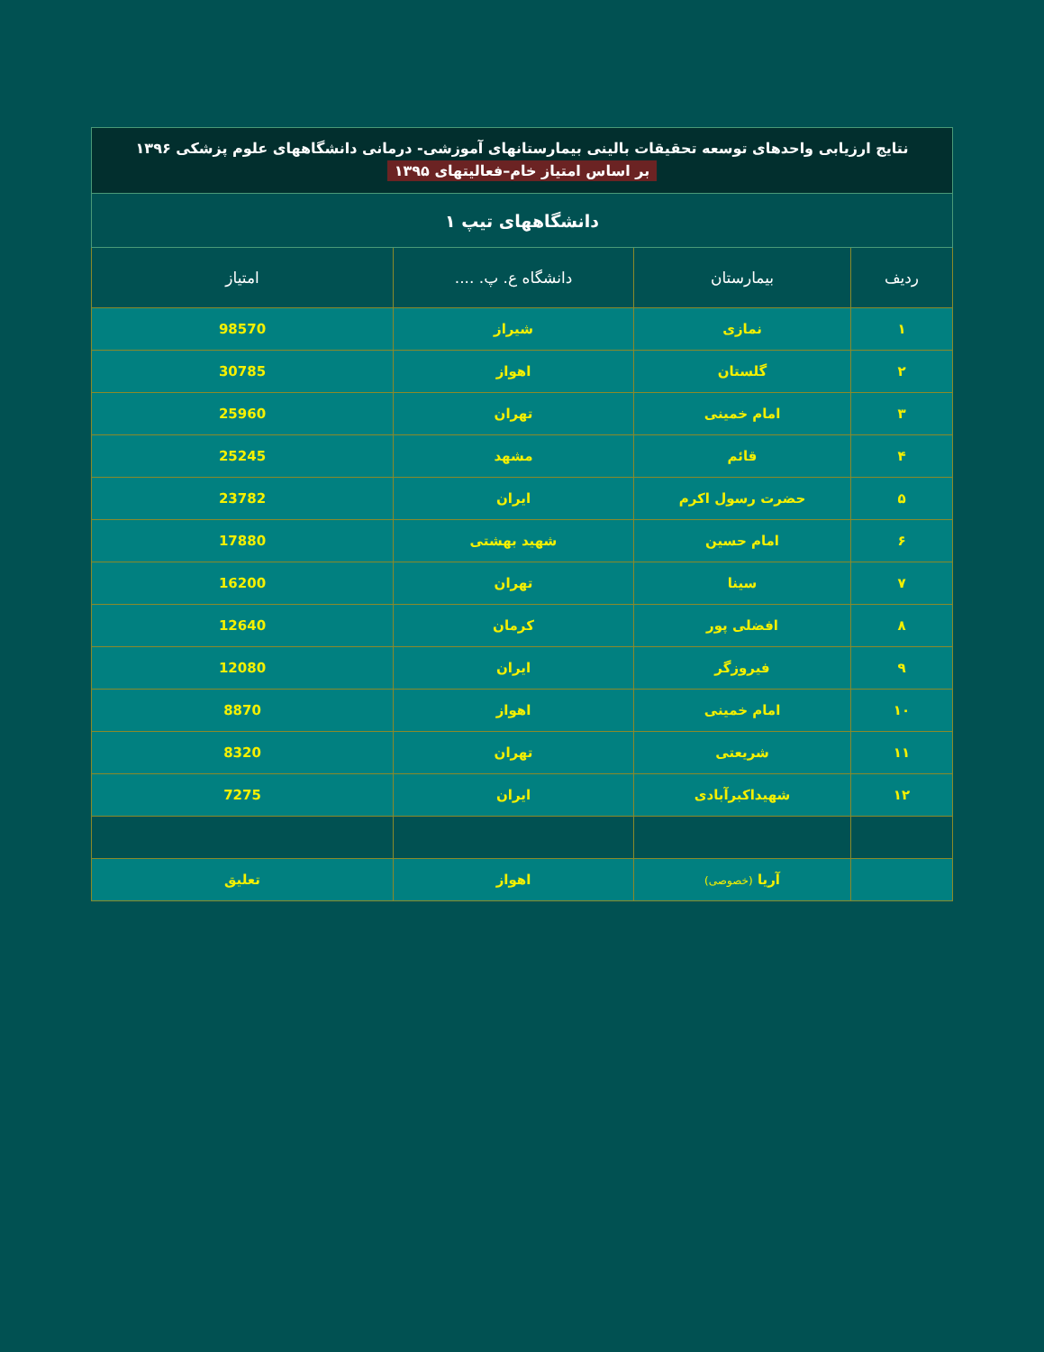| نتایج ارزیابی واحدهای توسعه تحقیقات بالینی بیمارستانهای آموزشی- درمانی دانشگاههای علوم پزشکی ۱۳۹۶ بر اساس امتیاز خام–فعالیتهای ۱۳۹۵ | | | |
| دانشگاههای تیپ ۱ | | | |
| ردیف | بیمارستان | دانشگاه ع. پ. .... | امتیاز |
| ۱ | نمازی | شیراز | 98570 |
| ۲ | گلستان | اهواز | 30785 |
| ۳ | امام خمینی | تهران | 25960 |
| ۴ | قائم | مشهد | 25245 |
| ۵ | حضرت رسول اکرم | ایران | 23782 |
| ۶ | امام حسین | شهید بهشتی | 17880 |
| ۷ | سینا | تهران | 16200 |
| ۸ | افضلی پور | کرمان | 12640 |
| ۹ | فیروزگر | ایران | 12080 |
| ۱۰ | امام خمینی | اهواز | 8870 |
| ۱۱ | شریعتی | تهران | 8320 |
| ۱۲ | شهیداکبرآبادی | ایران | 7275 |
| | آریا (خصوصی) | اهواز | تعلیق |